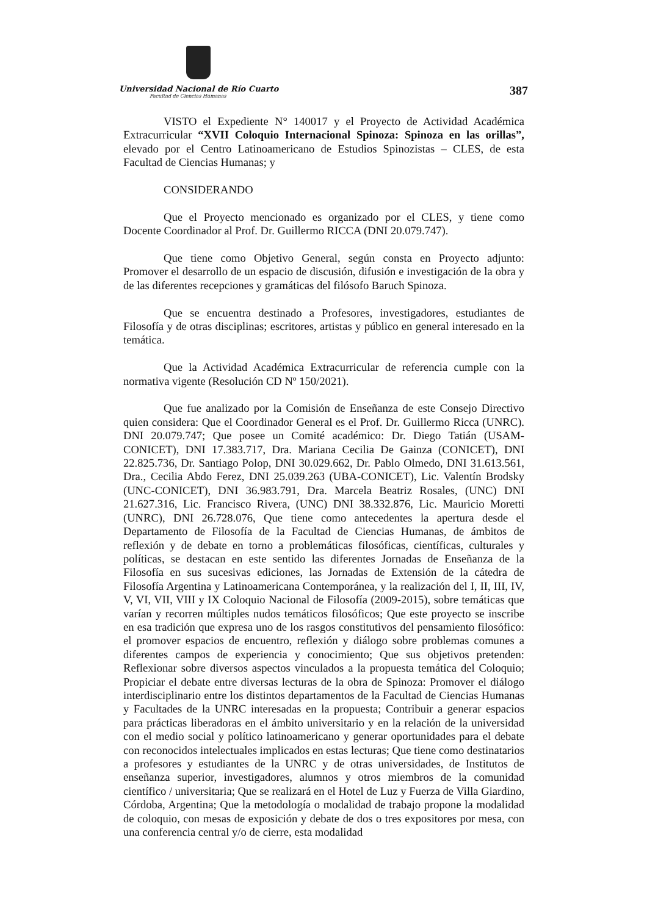Universidad Nacional de Río Cuarto
Facultad de Ciencias Humanas
387
VISTO el Expediente N° 140017 y el Proyecto de Actividad Académica Extracurricular “XVII Coloquio Internacional Spinoza: Spinoza en las orillas”, elevado por el Centro Latinoamericano de Estudios Spinozistas – CLES, de esta Facultad de Ciencias Humanas; y
CONSIDERANDO
Que el Proyecto mencionado es organizado por el CLES, y tiene como Docente Coordinador al Prof. Dr. Guillermo RICCA (DNI 20.079.747).
Que tiene como Objetivo General, según consta en Proyecto adjunto: Promover el desarrollo de un espacio de discusión, difusión e investigación de la obra y de las diferentes recepciones y gramáticas del filósofo Baruch Spinoza.
Que se encuentra destinado a Profesores, investigadores, estudiantes de Filosofía y de otras disciplinas; escritores, artistas y público en general interesado en la temática.
Que la Actividad Académica Extracurricular de referencia cumple con la normativa vigente (Resolución CD Nº 150/2021).
Que fue analizado por la Comisión de Enseñanza de este Consejo Directivo quien considera: Que el Coordinador General es el Prof. Dr. Guillermo Ricca (UNRC). DNI 20.079.747; Que posee un Comité académico: Dr. Diego Tatián (USAM-CONICET), DNI 17.383.717, Dra. Mariana Cecilia De Gainza (CONICET), DNI 22.825.736, Dr. Santiago Polop, DNI 30.029.662, Dr. Pablo Olmedo, DNI 31.613.561, Dra., Cecilia Abdo Ferez, DNI 25.039.263 (UBA-CONICET), Lic. Valentín Brodsky (UNC-CONICET), DNI 36.983.791, Dra. Marcela Beatriz Rosales, (UNC) DNI 21.627.316, Lic. Francisco Rivera, (UNC) DNI 38.332.876, Lic. Mauricio Moretti (UNRC), DNI 26.728.076, Que tiene como antecedentes la apertura desde el Departamento de Filosofía de la Facultad de Ciencias Humanas, de ámbitos de reflexión y de debate en torno a problemáticas filosóficas, científicas, culturales y políticas, se destacan en este sentido las diferentes Jornadas de Enseñanza de la Filosofía en sus sucesivas ediciones, las Jornadas de Extensión de la cátedra de Filosofía Argentina y Latinoamericana Contemporánea, y la realización del I, II, III, IV, V, VI, VII, VIII y IX Coloquio Nacional de Filosofía (2009-2015), sobre temáticas que varían y recorren múltiples nudos temáticos filosóficos; Que este proyecto se inscribe en esa tradición que expresa uno de los rasgos constitutivos del pensamiento filosófico: el promover espacios de encuentro, reflexión y diálogo sobre problemas comunes a diferentes campos de experiencia y conocimiento; Que sus objetivos pretenden: Reflexionar sobre diversos aspectos vinculados a la propuesta temática del Coloquio; Propiciar el debate entre diversas lecturas de la obra de Spinoza: Promover el diálogo interdisciplinario entre los distintos departamentos de la Facultad de Ciencias Humanas y Facultades de la UNRC interesadas en la propuesta; Contribuir a generar espacios para prácticas liberadoras en el ámbito universitario y en la relación de la universidad con el medio social y político latinoamericano y generar oportunidades para el debate con reconocidos intelectuales implicados en estas lecturas; Que tiene como destinatarios a profesores y estudiantes de la UNRC y de otras universidades, de Institutos de enseñanza superior, investigadores, alumnos y otros miembros de la comunidad científico / universitaria; Que se realizará en el Hotel de Luz y Fuerza de Villa Giardino, Córdoba, Argentina; Que la metodología o modalidad de trabajo propone la modalidad de coloquio, con mesas de exposición y debate de dos o tres expositores por mesa, con una conferencia central y/o de cierre, esta modalidad